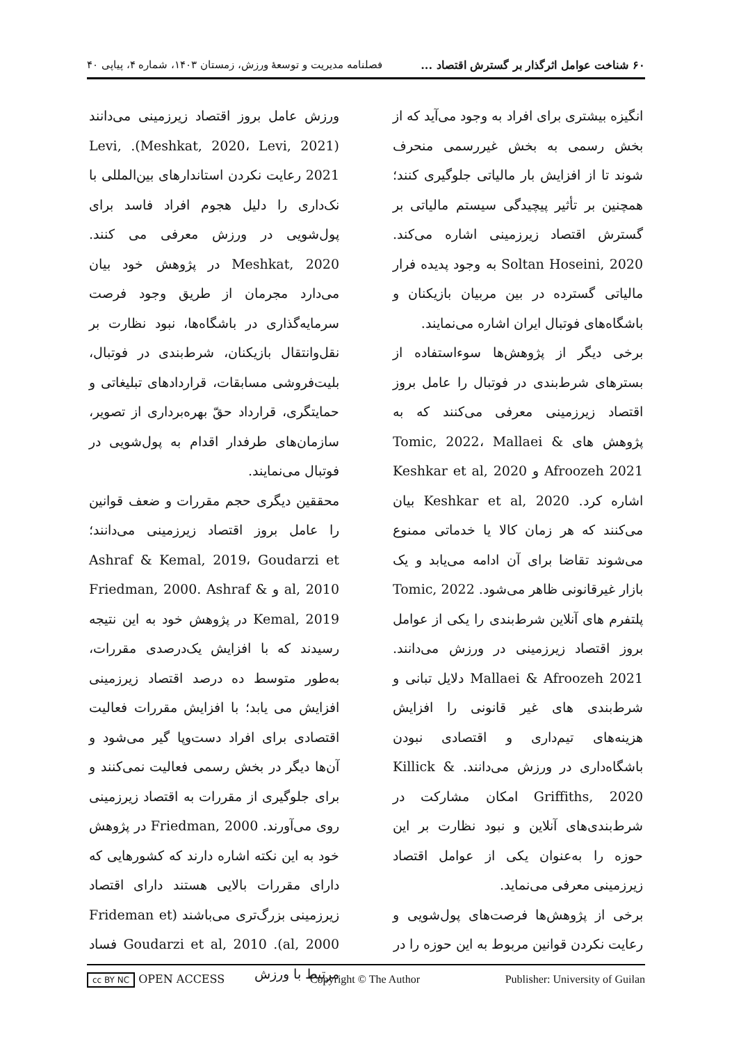۶۰ شناخت عوامل اثرگذار بر گسترش اقتصاد ... فصلنامه مدیریت و توسعهٔ ورزش، زمستان ۱۴۰۳، شماره ۴، پیاپی ۴۰
انگیزه بیشتری برای افراد به وجود می‌آید که از بخش رسمی به بخش غیررسمی منحرف شوند تا از افزایش بار مالیاتی جلوگیری کنند؛ همچنین بر تأثیر پیچیدگی سیستم مالیاتی بر گسترش اقتصاد زیرزمینی اشاره می‌کند. Soltan Hoseini, 2020 به وجود پدیده فرار مالیاتی گسترده در بین مربیان بازیکنان و باشگاه‌های فوتبال ایران اشاره می‌نمایند.
برخی دیگر از پژوهش‌ها سوءاستفاده از بسترهای شرط‌بندی در فوتبال را عامل بروز اقتصاد زیرزمینی معرفی می‌کنند که به پژوهش های Tomic, 2022، Mallaei & Afroozeh 2021 و Keshkar et al, 2020 اشاره کرد. Keshkar et al, 2020 بیان می‌کنند که هر زمان کالا یا خدماتی ممنوع می‌شوند تقاضا برای آن ادامه می‌یابد و یک بازار غیرقانونی ظاهر می‌شود. Tomic, 2022 پلتفرم های آنلاین شرط‌بندی را یکی از عوامل بروز اقتصاد زیرزمینی در ورزش می‌دانند. Mallaei & Afroozeh 2021 دلایل تبانی و شرط‌بندی های غیر قانونی را افزایش هزینه‌های تیم‌داری و اقتصادی نبودن باشگاه‌داری در ورزش می‌دانند. Killick & Griffiths, 2020 امکان مشارکت در شرط‌بندی‌های آنلاین و نبود نظارت بر این حوزه را به‌عنوان یکی از عوامل اقتصاد زیرزمینی معرفی می‌نماید.
برخی از پژوهش‌ها فرصت‌های پول‌شویی و رعایت نکردن قوانین مربوط به این حوزه را در
ورزش عامل بروز اقتصاد زیرزمینی می‌دانند (Meshkat, 2020، Levi, 2021). Levi, 2021 رعایت نکردن استاندارهای بین‌المللی با نک‌داری را دلیل هجوم افراد فاسد برای پول‌شویی در ورزش معرفی می کنند. Meshkat, 2020 در پژوهش خود بیان می‌دارد مجرمان از طریق وجود فرصت سرمایه‌گذاری در باشگاه‌ها، نبود نظارت بر نقل‌وانتقال بازیکنان، شرط‌بندی در فوتبال، بلیت‌فروشی مسابقات، قراردادهای تبلیغاتی و حمایتگری، قرارداد حقّ بهره‌برداری از تصویر، سازمان‌های طرفدار اقدام به پول‌شویی در فوتبال می‌نمایند.
محققین دیگری حجم مقررات و ضعف قوانین را عامل بروز اقتصاد زیرزمینی می‌دانند؛ Ashraf & Kemal, 2019، Goudarzi et al, 2010 و Friedman, 2000. Ashraf & Kemal, 2019 در پژوهش خود به این نتیجه رسیدند که با افزایش یک‌درصدی مقررات، به‌طور متوسط ده درصد اقتصاد زیرزمینی افزایش می یابد؛ با افزایش مقررات فعالیت اقتصادی برای افراد دست‌وپا گیر می‌شود و آن‌ها دیگر در بخش رسمی فعالیت نمی‌کنند و برای جلوگیری از مقررات به اقتصاد زیرزمینی روی می‌آورند. Friedman, 2000 در پژوهش خود به این نکته اشاره دارند که کشورهایی که دارای مقررات بالایی هستند دارای اقتصاد زیرزمینی بزرگ‌تری می‌باشند (Frideman et al, 2000). Goudarzi et al, 2010 فساد مرتبط با ورزش
cc BY NC OPEN ACCESS Copyright © The Author Publisher: University of Guilan